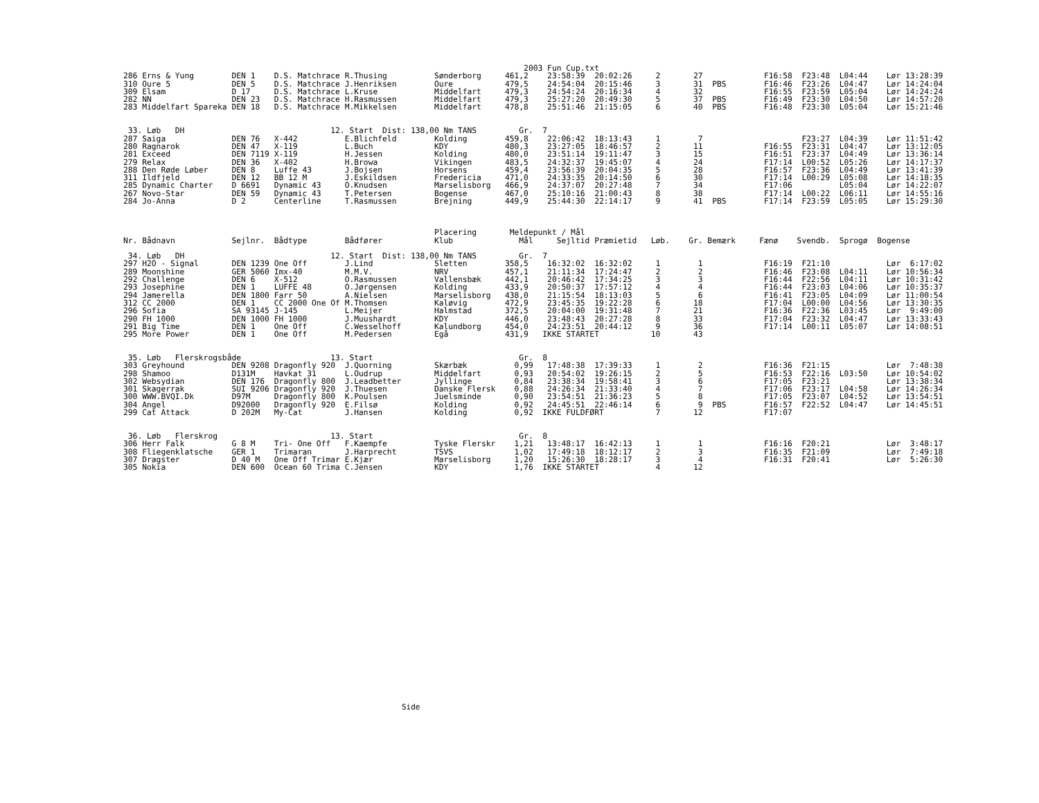2003 Fun Cup.txt
286 Erns & Yung        DEN 1    D.S. Matchrace R.Thusing          Sønderborg     461,2    23:58:39  20:02:26     2       27             F16:58  F23:48  L04:44    Lør 13:28:39
310 Oure 5             DEN 5    D.S. Matchrace J.Henriksen        Oure           479,5    24:54:04  20:15:46     3       31  PBS        F16:46  F23:26  L04:47    Lør 14:24:04
309 Elsam              D 17     D.S. Matchrace L.Kruse            Middelfart     479,3    24:54:24  20:16:34     4       32             F16:55  F23:59  L05:04    Lør 14:24:24
282 NN                 DEN 23   D.S. Matchrace H.Rasmussen        Middelfart     479,3    25:27:20  20:49:30     5       37  PBS        F16:49  F23:30  L04:50    Lør 14:57:20
283 Middelfart Spareka DEN 18   D.S. Matchrace M.Mikkelsen        Middelfart     478,8    25:51:46  21:15:05     6       40  PBS        F16:48  F23:30  L05:04    Lør 15:21:46


 33. Løb   DH                               12. Start  Dist: 138,00 Nm TANS         Gr.  7
287 Saiga              DEN 76   X-442          E.Blichfeld        Kolding        459,8    22:06:42  18:13:43     1        7                     F23:27  L04:39    Lør 11:51:42
280 Ragnarok           DEN 47   X-119          L.Buch             KDY            480,3    23:27:05  18:46:57     2       11             F16:55  F23:31  L04:47    Lør 13:12:05
281 Exceed             DEN 7119 X-119          H.Jessen           Kolding        480,0    23:51:14  19:11:47     3       15             F16:51  F23:37  L04:49    Lør 13:36:14
279 Relax              DEN 36   X-402          H.Browa            Vikingen       483,5    24:32:37  19:45:07     4       24             F17:14  L00:52  L05:26    Lør 14:17:37
288 Den Røde Løber     DEN 8    Luffe 43       J.Bojsen           Horsens        459,4    23:56:39  20:04:35     5       28             F16:57  F23:36  L04:49    Lør 13:41:39
311 Ildfjeld           DEN 12   BB 12 M        J.Eskildsen        Fredericia     471,0    24:33:35  20:14:50     6       30             F17:14  L00:29  L05:08    Lør 14:18:35
285 Dynamic Charter    D 6691   Dynamic 43     O.Knudsen          Marselisborg   466,9    24:37:07  20:27:48     7       34             F17:06          L05:04    Lør 14:22:07
267 Novo-Star          DEN 59   Dynamic 43     T.Petersen         Bogense        467,0    25:10:16  21:00:43     8       38             F17:14  L00:22  L06:11    Lør 14:55:16
284 Jo-Anna            D 2      Centerline     T.Rasmussen        Brejning       449,9    25:44:30  22:14:17     9       41  PBS        F17:14  F23:59  L05:05    Lør 15:29:30



                                                                  Placering       Meldepunkt / Mål
Nr. Bådnavn            Sejlnr.  Bådtype        Bådfører           Klub              Mål     Sejltid Præmietid   Løb.    Gr. Bemærk     Fænø    Svendb.  Sprogø  Bogense

 34. Løb   DH                               12. Start  Dist: 138,00 Nm TANS         Gr.  7
297 H2O - Signal       DEN 1239 One Off        J.Lind             Sletten        358,5    16:32:02  16:32:02     1        1             F16:19  F21:10            Lør  6:17:02
289 Moonshine          GER 5060 Imx-40         M.M.V.             NRV            457,1    21:11:34  17:24:47     2        2             F16:46  F23:08  L04:11    Lør 10:56:34
292 Challenge          DEN 6    X-512          O.Rasmussen        Vallensbæk     442,1    20:46:42  17:34:25     3        3             F16:44  F22:56  L04:11    Lør 10:31:42
293 Josephine          DEN 1    LUFFE 48       O.Jørgensen        Kolding        433,9    20:50:37  17:57:12     4        4             F16:44  F23:03  L04:06    Lør 10:35:37
294 Jamerella          DEN 1800 Farr 50        A.Nielsen          Marselisborg   438,0    21:15:54  18:13:03     5        6             F16:41  F23:05  L04:09    Lør 11:00:54
312 CC 2000            DEN 1    CC 2000 One Of M.Thomsen          Kaløvig        472,9    23:45:35  19:22:28     6       18             F17:04  L00:00  L04:56    Lør 13:30:35
296 Sofia              SA 93145 J-145          L.Meijer           Halmstad       372,5    20:04:00  19:31:48     7       21             F16:36  F22:36  L03:45    Lør  9:49:00
290 FH 1000            DEN 1000 FH 1000        J.Muushardt        KDY            446,0    23:48:43  20:27:28     8       33             F17:04  F23:32  L04:47    Lør 13:33:43
291 Big Time           DEN 1    One Off        C.Wesselhoff       Kalundborg     454,0    24:23:51  20:44:12     9       36             F17:14  L00:11  L05:07    Lør 14:08:51
295 More Power         DEN 1    One Off        M.Pedersen         Egå            431,9   IKKE STARTET           10       43


 35. Løb   Flerskrogsbåde                   13. Start                               Gr.  8
303 Greyhound          DEN 9208 Dragonfly 920  J.Quorning         Skærbæk          0,99   17:48:38  17:39:33     1        2             F16:36  F21:15            Lør  7:48:38
298 Shamoo             D131M    Havkat 31      L.Oudrup           Middelfart       0,93   20:54:02  19:26:15     2        5             F16:53  F22:16  L03:50    Lør 10:54:02
302 Websydian          DEN 176  Dragonfly 800  J.Leadbetter       Jyllinge         0,84   23:38:34  19:58:41     3        6             F17:05  F23:21            Lør 13:38:34
301 Skagerrak          SUI 9206 Dragonfly 920  J.Thuesen          Danske Flersk    0,88   24:26:34  21:33:40     4        7             F17:06  F23:17  L04:58    Lør 14:26:34
300 WWW.BVQI.Dk        D97M     Dragonfly 800  K.Poulsen          Juelsminde       0,90   23:54:51  21:36:23     5        8             F17:05  F23:07  L04:52    Lør 13:54:51
304 Angel              D92000   Dragonfly 920  E.Filsø            Kolding          0,92   24:45:51  22:46:14     6        9  PBS        F16:57  F22:52  L04:47    Lør 14:45:51
299 Cat Attack         D 202M   My-Cat         J.Hansen           Kolding          0,92  IKKE FULDFØRT           7       12             F17:07


 36. Løb   Flerskrog                        13. Start                               Gr.  8
306 Herr Falk          G 8 M    Tri- One Off   F.Kaempfe          Tyske Flerskr    1,21   13:48:17  16:42:13     1        1             F16:16  F20:21            Lør  3:48:17
308 Fliegenklatsche    GER 1    Trimaran       J.Harprecht        TSVS             1,02   17:49:18  18:12:17     2        3             F16:35  F21:09            Lør  7:49:18
307 Dragster           D 40 M   One Off Trimar E.Kjær             Marselisborg     1,20   15:26:30  18:28:17     3        4             F16:31  F20:41            Lør  5:26:30
305 Nokia              DEN 600  Ocean 60 Trima C.Jensen           KDY              1,76  IKKE STARTET            4       12
Side